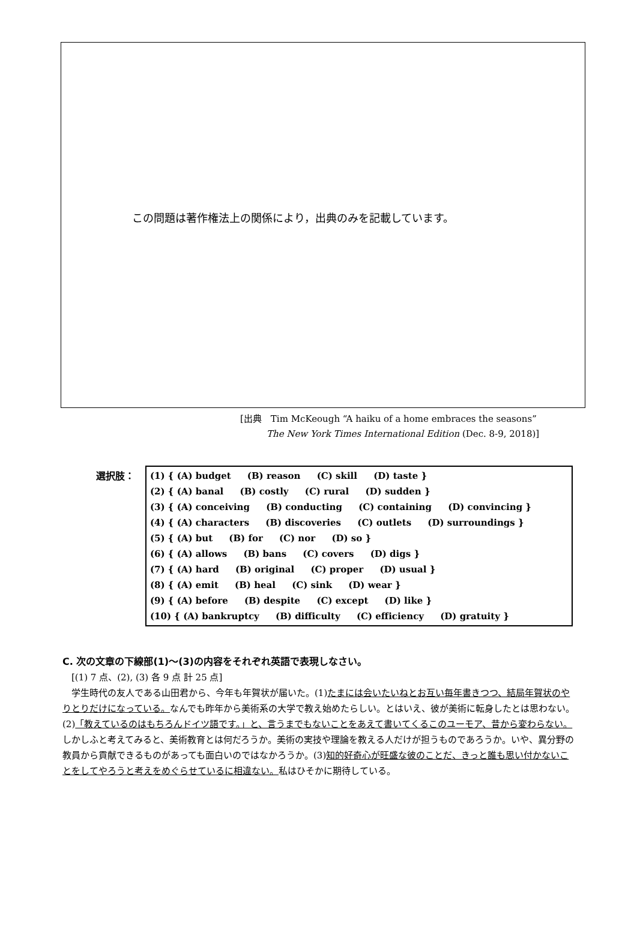この問題は著作権法上の関係により，出典のみを記載しています。
[出典　Tim McKeough “A haiku of a home embraces the seasons”
The New York Times International Edition (Dec. 8-9, 2018)]
選択肢：
(1) { (A) budget (B) reason (C) skill (D) taste }
(2) { (A) banal (B) costly (C) rural (D) sudden }
(3) { (A) conceiving (B) conducting (C) containing (D) convincing }
(4) { (A) characters (B) discoveries (C) outlets (D) surroundings }
(5) { (A) but (B) for (C) nor (D) so }
(6) { (A) allows (B) bans (C) covers (D) digs }
(7) { (A) hard (B) original (C) proper (D) usual }
(8) { (A) emit (B) heal (C) sink (D) wear }
(9) { (A) before (B) despite (C) except (D) like }
(10) { (A) bankruptcy (B) difficulty (C) efficiency (D) gratuity }
C. 次の文章の下線部(1)〜(3)の内容をそれぞれ英語で表現しなさい。
　[(1) 7 点、(2), (3) 各 9 点 計 25 点]
　学生時代の友人である山田君から、今年も年賀状が届いた。(1)たまには会いたいねとお互い毎年書きつつ、結局年賀状のやりとりだけになっている。なんでも昨年から美術系の大学で教え始めたらしい。とはいえ、彼が美術に転身したとは思わない。(2)「教えているのはもちろんドイツ語です。」と、言うまでもないことをあえて書いてくるこのユーモア、昔から変わらない。しかしふと考えてみると、美術教育とは何だろうか。美術の実技や理論を教える人だけが担うものであろうか。いや、異分野の教員から貢献できるものがあっても面白いのではなかろうか。(3)知的好奇心が旺盛な彼のことだ、きっと誰も思い付かないことをしてやろうと考えをめぐらせているに相違ない。私はひそかに期待している。